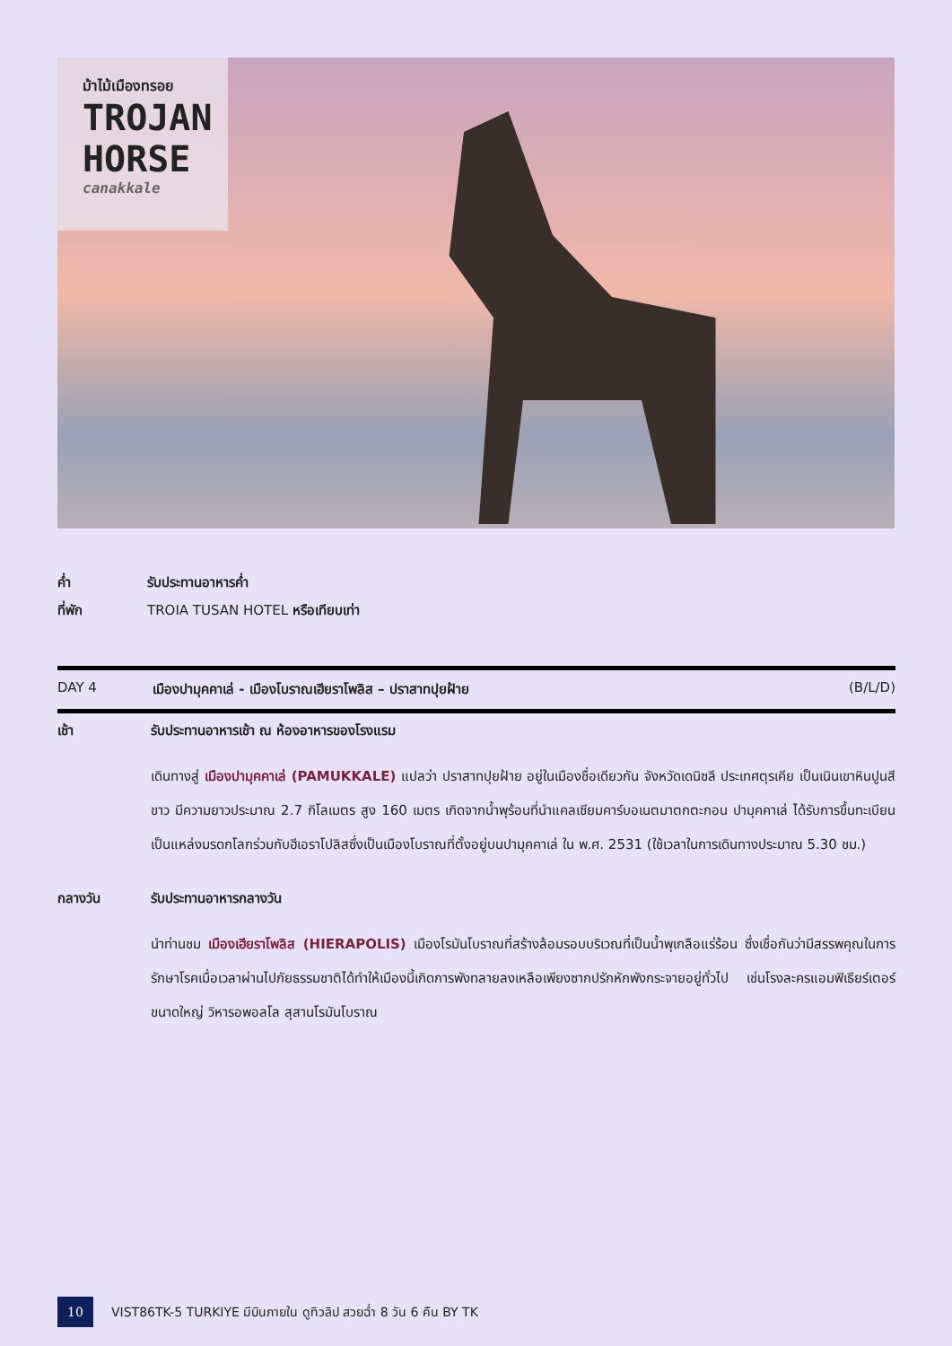ม้าไม้เมืองทรอย
TROJAN
HORSE
canakkale
ค่ำ รับประทานอาหารค่ำ
ที่พัก TROIA TUSAN HOTEL หรือเทียบเท่า
DAY 4 เมืองปามุคคาเล่ - เมืองโบราณเฮียราโพลิส – ปราสาทปุยฝ้าย (B/L/D)
เช้า รับประทานอาหารเช้า ณ ห้องอาหารของโรงแรม
เดินทางสู่ เมืองปามุคคาเล่ (PAMUKKALE) แปลว่า ปราสาทปุยฝ้าย อยู่ในเมืองชื่อเดียวกัน จังหวัดเดนิซลี ประเทศตุรเคีย เป็นเนินเขาหินปูนสีขาว มีความยาวประมาณ 2.7 กิโลเมตร สูง 160 เมตร เกิดจากน้ำพุร้อนที่นำแคลเซียมคาร์บอเนตมาตกตะกอน ปามุคคาเล่ ได้รับการขึ้นทะเบียนเป็นแหล่งมรดกโลกร่วมกับฮีเอราโปลิสซึ่งเป็นเมืองโบราณที่ตั้งอยู่บนปามุคคาเล่ ใน พ.ศ. 2531 (ใช้เวลาในการเดินทางประมาณ 5.30 ชม.)
กลางวัน รับประทานอาหารกลางวัน
นำท่านชม เมืองเฮียราโพลิส (HIERAPOLIS) เมืองโรมันโบราณที่สร้างล้อมรอบบริเวณที่เป็นน้ำพุเกลือแร่ร้อน ซึ่งเชื่อกันว่ามีสรรพคุณในการรักษาโรคเมื่อเวลาผ่านไปภัยธรรมชาติได้ทำให้เมืองนี้เกิดการพังทลายลงเหลือเพียงซากปรักหักพังกระจายอยู่ทั่วไป เช่นโรงละครแอมฟิเธียร์เตอร์ขนาดใหญ่ วิหารอพอลโล สุสานโรมันโบราณ
10 VIST86TK-5 TURKIYE มีบินภายใน ดูทิวลิป สวยฉ่ำ 8 วัน 6 คืน BY TK